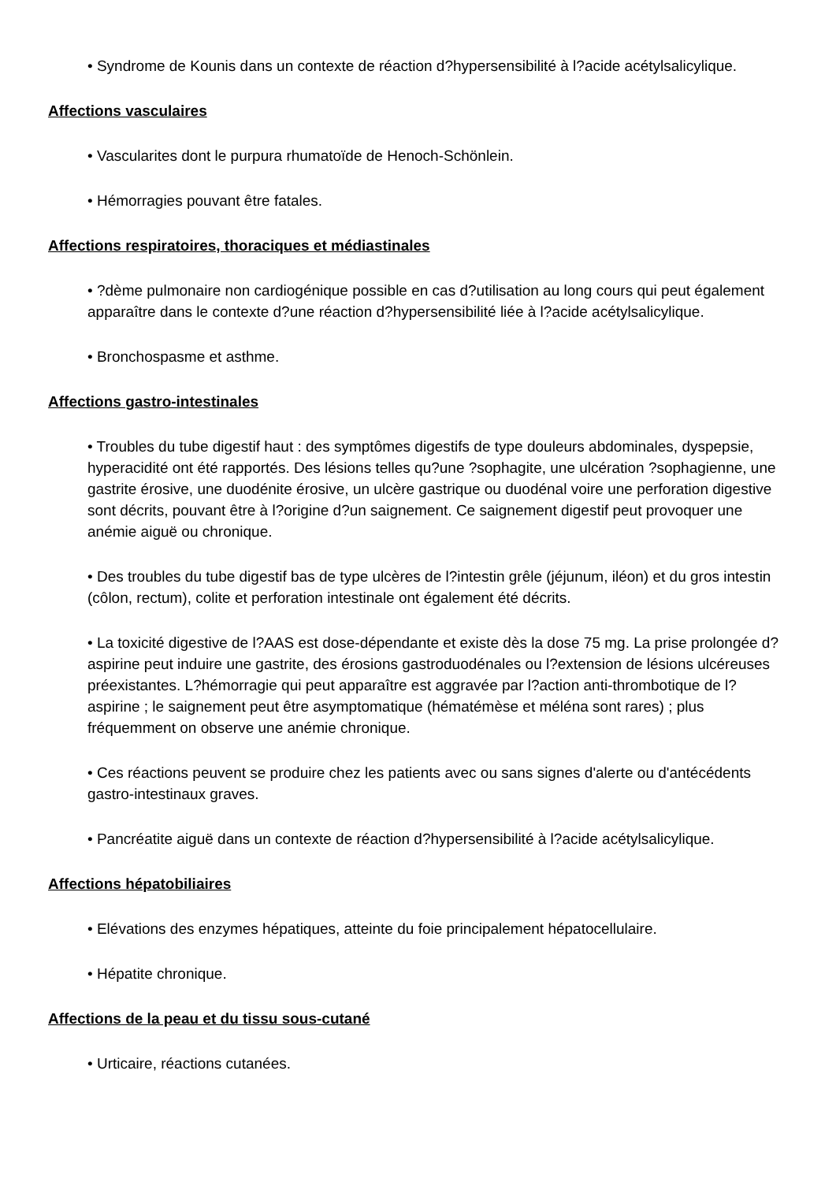• Syndrome de Kounis dans un contexte de réaction d?hypersensibilité à l?acide acétylsalicylique.
Affections vasculaires
• Vascularites dont le purpura rhumatoïde de Henoch-Schönlein.
• Hémorragies pouvant être fatales.
Affections respiratoires, thoraciques et médiastinales
• ?dème pulmonaire non cardiogénique possible en cas d?utilisation au long cours qui peut également apparaître dans le contexte d?une réaction d?hypersensibilité liée à l?acide acétylsalicylique.
• Bronchospasme et asthme.
Affections gastro-intestinales
• Troubles du tube digestif haut : des symptômes digestifs de type douleurs abdominales, dyspepsie, hyperacidité ont été rapportés. Des lésions telles qu?une ?sophagite, une ulcération ?sophagienne, une gastrite érosive, une duodénite érosive, un ulcère gastrique ou duodénal voire une perforation digestive sont décrits, pouvant être à l?origine d?un saignement. Ce saignement digestif peut provoquer une anémie aiguë ou chronique.
• Des troubles du tube digestif bas de type ulcères de l?intestin grêle (jéjunum, iléon) et du gros intestin (côlon, rectum), colite et perforation intestinale ont également été décrits.
• La toxicité digestive de l?AAS est dose-dépendante et existe dès la dose 75 mg. La prise prolongée d?aspirine peut induire une gastrite, des érosions gastroduodénales ou l?extension de lésions ulcéreuses préexistantes. L?hémorragie qui peut apparaître est aggravée par l?action anti-thrombotique de l?aspirine ; le saignement peut être asymptomatique (hématémèse et méléna sont rares) ; plus fréquemment on observe une anémie chronique.
• Ces réactions peuvent se produire chez les patients avec ou sans signes d'alerte ou d'antécédents gastro-intestinaux graves.
• Pancréatite aiguë dans un contexte de réaction d?hypersensibilité à l?acide acétylsalicylique.
Affections hépatobiliaires
• Elévations des enzymes hépatiques, atteinte du foie principalement hépatocellulaire.
• Hépatite chronique.
Affections de la peau et du tissu sous-cutané
• Urticaire, réactions cutanées.